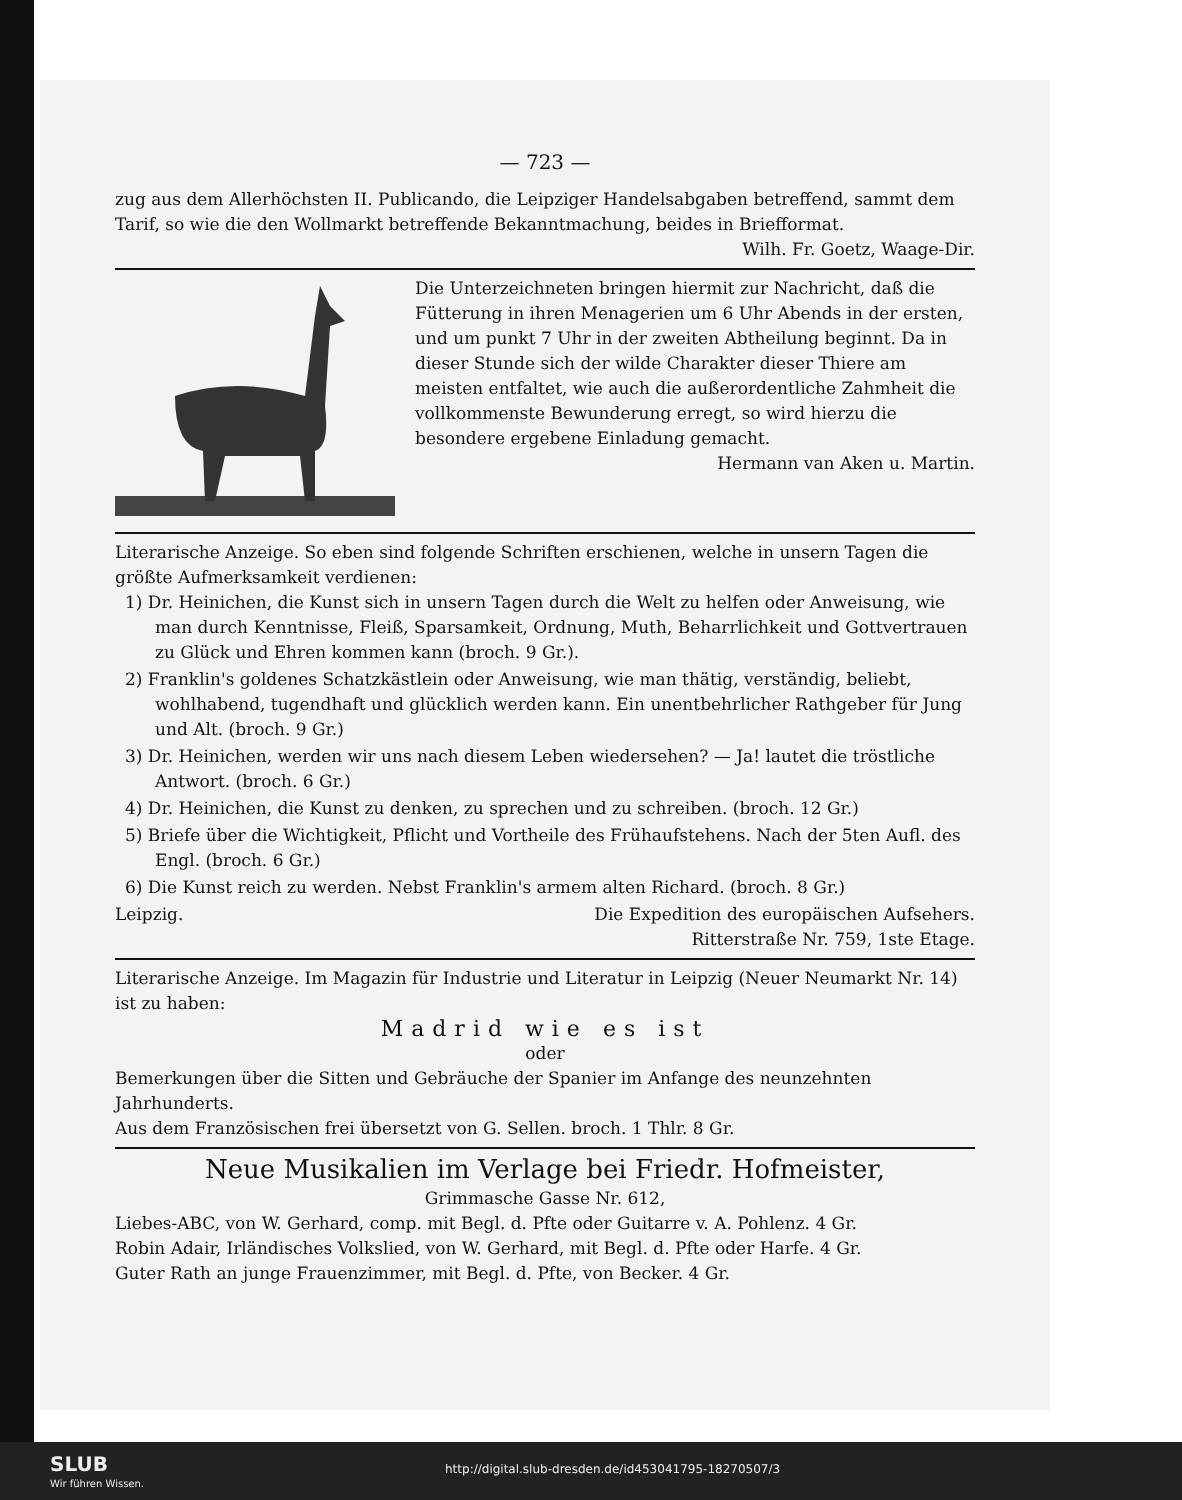— 723 —
zug aus dem Allerhöchsten II. Publicando, die Leipziger Handelsabgaben betreffend, sammt dem Tarif, so wie die den Wollmarkt betreffende Bekanntmachung, beides in Briefformat.
Wilh. Fr. Goetz, Waage-Dir.
Die Unterzeichneten bringen hiermit zur Nachricht, daß die Fütterung in ihren Menagerien um 6 Uhr Abends in der ersten, und um punkt 7 Uhr in der zweiten Abtheilung beginnt. Da in dieser Stunde sich der wilde Charakter dieser Thiere am meisten entfaltet, wie auch die außerordentliche Zahmheit die vollkommenste Bewunderung erregt, so wird hierzu die besondere ergebene Einladung gemacht.
Hermann van Aken u. Martin.
Literarische Anzeige. So eben sind folgende Schriften erschienen, welche in unsern Tagen die größte Aufmerksamkeit verdienen:
1) Dr. Heinichen, die Kunst sich in unsern Tagen durch die Welt zu helfen oder Anweisung, wie man durch Kenntnisse, Fleiß, Sparsamkeit, Ordnung, Muth, Beharrlichkeit und Gottvertrauen zu Glück und Ehren kommen kann (broch. 9 Gr.).
2) Franklin's goldenes Schatzkästlein oder Anweisung, wie man thätig, verständig, beliebt, wohlhabend, tugendhaft und glücklich werden kann. Ein unentbehrlicher Rathgeber für Jung und Alt. (broch. 9 Gr.)
3) Dr. Heinichen, werden wir uns nach diesem Leben wiedersehen? — Ja! lautet die tröstliche Antwort. (broch. 6 Gr.)
4) Dr. Heinichen, die Kunst zu denken, zu sprechen und zu schreiben. (broch. 12 Gr.)
5) Briefe über die Wichtigkeit, Pflicht und Vortheile des Frühaufstehens. Nach der 5ten Aufl. des Engl. (broch. 6 Gr.)
6) Die Kunst reich zu werden. Nebst Franklin's armem alten Richard. (broch. 8 Gr.)
Leipzig. Die Expedition des europäischen Aufsehers.
Ritterstraße Nr. 759, 1ste Etage.
Literarische Anzeige. Im Magazin für Industrie und Literatur in Leipzig (Neuer Neumarkt Nr. 14) ist zu haben:
Madrid wie es ist
oder
Bemerkungen über die Sitten und Gebräuche der Spanier im Anfange des neunzehnten Jahrhunderts.
Aus dem Französischen frei übersetzt von G. Sellen. broch. 1 Thlr. 8 Gr.
Neue Musikalien im Verlage bei Friedr. Hofmeister,
Grimmasche Gasse Nr. 612,
Liebes-ABC, von W. Gerhard, comp. mit Begl. d. Pfte oder Guitarre v. A. Pohlenz. 4 Gr.
Robin Adair, Irländisches Volkslied, von W. Gerhard, mit Begl. d. Pfte oder Harfe. 4 Gr.
Guter Rath an junge Frauenzimmer, mit Begl. d. Pfte, von Becker. 4 Gr.
SLUB
Wir führen Wissen.
http://digital.slub-dresden.de/id453041795-18270507/3